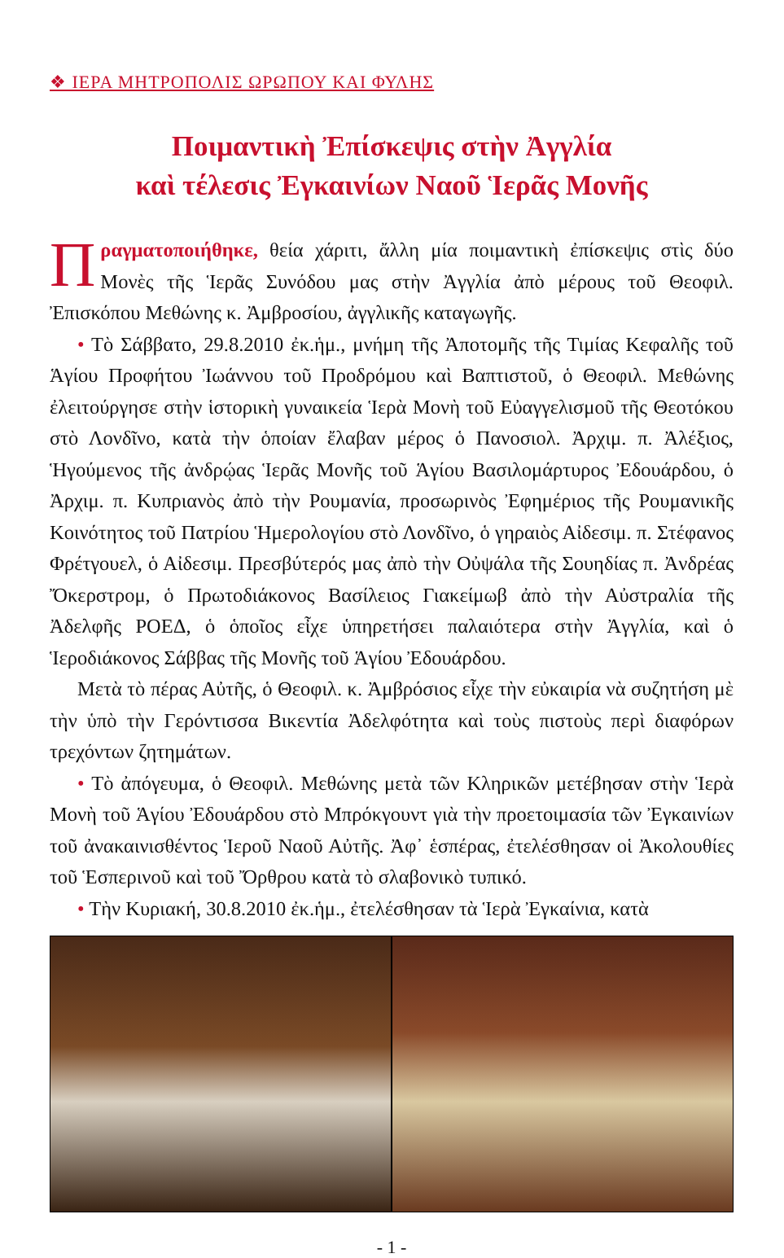❖ ΙΕΡΑ ΜΗΤΡΟΠΟΛΙΣ ΩΡΩΠΟΥ ΚΑΙ ΦΥΛΗΣ
Ποιμαντικὴ Ἐπίσκεψις στὴν Ἀγγλία
καὶ τέλεσις Ἐγκαινίων Ναοῦ Ἱερᾶς Μονῆς
Πραγματοποιήθηκε, θεία χάριτι, ἄλλη μία ποιμαντικὴ ἐπίσκεψις στὶς δύο Μονὲς τῆς Ἱερᾶς Συνόδου μας στὴν Ἀγγλία ἀπὸ μέρους τοῦ Θεοφιλ. Ἐπισκόπου Μεθώνης κ. Ἀμβροσίου, ἀγγλικῆς καταγωγῆς.
• Τὸ Σάββατο, 29.8.2010 ἐκ.ἡμ., μνήμη τῆς Ἀποτομῆς τῆς Τιμίας Κεφαλῆς τοῦ Ἁγίου Προφήτου Ἰωάννου τοῦ Προδρόμου καὶ Βαπτιστοῦ, ὁ Θεοφιλ. Μεθώνης ἐλειτούργησε στὴν ἱστορικὴ γυναικεία Ἱερὰ Μονὴ τοῦ Εὐαγγελισμοῦ τῆς Θεοτόκου στὸ Λονδῖνο, κατὰ τὴν ὁποίαν ἔλαβαν μέρος ὁ Πανοσιολ. Ἀρχιμ. π. Ἀλέξιος, Ἡγούμενος τῆς ἀνδρῴας Ἱερᾶς Μονῆς τοῦ Ἁγίου Βασιλομάρτυρος Ἐδουάρδου, ὁ Ἀρχιμ. π. Κυπριανὸς ἀπὸ τὴν Ρουμανία, προσωρινὸς Ἐφημέριος τῆς Ρουμανικῆς Κοινότητος τοῦ Πατρίου Ἡμερολογίου στὸ Λονδῖνο, ὁ γηραιὸς Αἰδεσιμ. π. Στέφανος Φρέτγουελ, ὁ Αἰδεσιμ. Πρεσβύτερός μας ἀπὸ τὴν Οὐψάλα τῆς Σουηδίας π. Ἀνδρέας Ὄκερστρομ, ὁ Πρωτοδιάκονος Βασίλειος Γιακείμωβ ἀπὸ τὴν Αὐστραλία τῆς Ἀδελφῆς ΡΟΕΔ, ὁ ὁποῖος εἶχε ὑπηρετήσει παλαιότερα στὴν Ἀγγλία, καὶ ὁ Ἱεροδιάκονος Σάββας τῆς Μονῆς τοῦ Ἁγίου Ἐδουάρδου.
Μετὰ τὸ πέρας Αὐτῆς, ὁ Θεοφιλ. κ. Ἀμβρόσιος εἶχε τὴν εὐκαιρία νὰ συζητήση μὲ τὴν ὑπὸ τὴν Γερόντισσα Βικεντία Ἀδελφότητα καὶ τοὺς πιστοὺς περὶ διαφόρων τρεχόντων ζητημάτων.
• Τὸ ἀπόγευμα, ὁ Θεοφιλ. Μεθώνης μετὰ τῶν Κληρικῶν μετέβησαν στὴν Ἱερὰ Μονὴ τοῦ Ἁγίου Ἐδουάρδου στὸ Μπρόκγουντ γιὰ τὴν προετοιμασία τῶν Ἐγκαινίων τοῦ ἀνακαινισθέντος Ἱεροῦ Ναοῦ Αὐτῆς. Ἀφ᾽ ἑσπέρας, ἐτελέσθησαν οἱ Ἀκολουθίες τοῦ Ἑσπερινοῦ καὶ τοῦ Ὄρθρου κατὰ τὸ σλαβονικὸ τυπικό.
• Τὴν Κυριακή, 30.8.2010 ἐκ.ἡμ., ἐτελέσθησαν τὰ Ἱερὰ Ἐγκαίνια, κατὰ
- 1 -